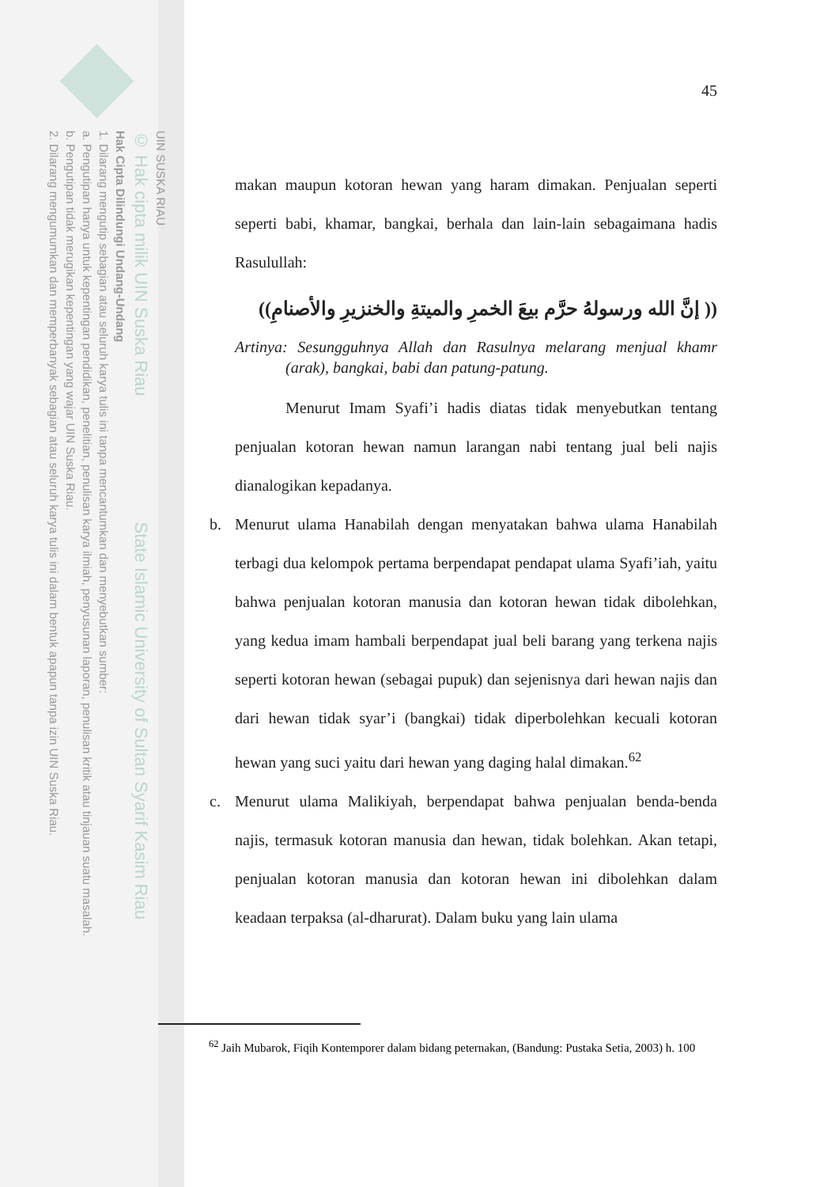UIN SUSKA RIAU
© Hak cipta milik UIN Suska Riau State Islamic University of Sultan Syarif Kasim Riau
Hak Cipta Dilindungi Undang-Undang
1. Dilarang mengutip sebagian atau seluruh karya tulis ini tanpa mencantumkan dan menyebutkan sumber:
a. Pengutipan hanya untuk kepentingan pendidikan, penelitian, penulisan karya ilmiah, penyusunan laporan, penulisan kritik atau tinjauan suatu masalah.
b. Pengutipan tidak merugikan kepentingan yang wajar UIN Suska Riau.
2. Dilarang mengumumkan dan memperbanyak sebagian atau seluruh karya tulis ini dalam bentuk apapun tanpa izin UIN Suska Riau.
45
makan maupun kotoran hewan yang haram dimakan. Penjualan seperti seperti babi, khamar, bangkai, berhala dan lain-lain sebagaimana hadis Rasulullah:
(( إنَّ الله ورسولهُ حرَّم بيعَ الخمرِ والميتةِ والخنزيرِ والأصنامِ))
Artinya: Sesungguhnya Allah dan Rasulnya melarang menjual khamr (arak), bangkai, babi dan patung-patung.
Menurut Imam Syafi’i hadis diatas tidak menyebutkan tentang penjualan kotoran hewan namun larangan nabi tentang jual beli najis dianalogikan kepadanya.
b. Menurut ulama Hanabilah dengan menyatakan bahwa ulama Hanabilah terbagi dua kelompok pertama berpendapat pendapat ulama Syafi’iah, yaitu bahwa penjualan kotoran manusia dan kotoran hewan tidak dibolehkan, yang kedua imam hambali berpendapat jual beli barang yang terkena najis seperti kotoran hewan (sebagai pupuk) dan sejenisnya dari hewan najis dan dari hewan tidak syar’i (bangkai) tidak diperbolehkan kecuali kotoran hewan yang suci yaitu dari hewan yang daging halal dimakan.<sup>62</sup>
c. Menurut ulama Malikiyah, berpendapat bahwa penjualan benda-benda najis, termasuk kotoran manusia dan hewan, tidak bolehkan. Akan tetapi, penjualan kotoran manusia dan kotoran hewan ini dibolehkan dalam keadaan terpaksa (al-dharurat). Dalam buku yang lain ulama
<sup>62</sup> Jaih Mubarok, Fiqih Kontemporer dalam bidang peternakan, (Bandung: Pustaka Setia, 2003) h. 100